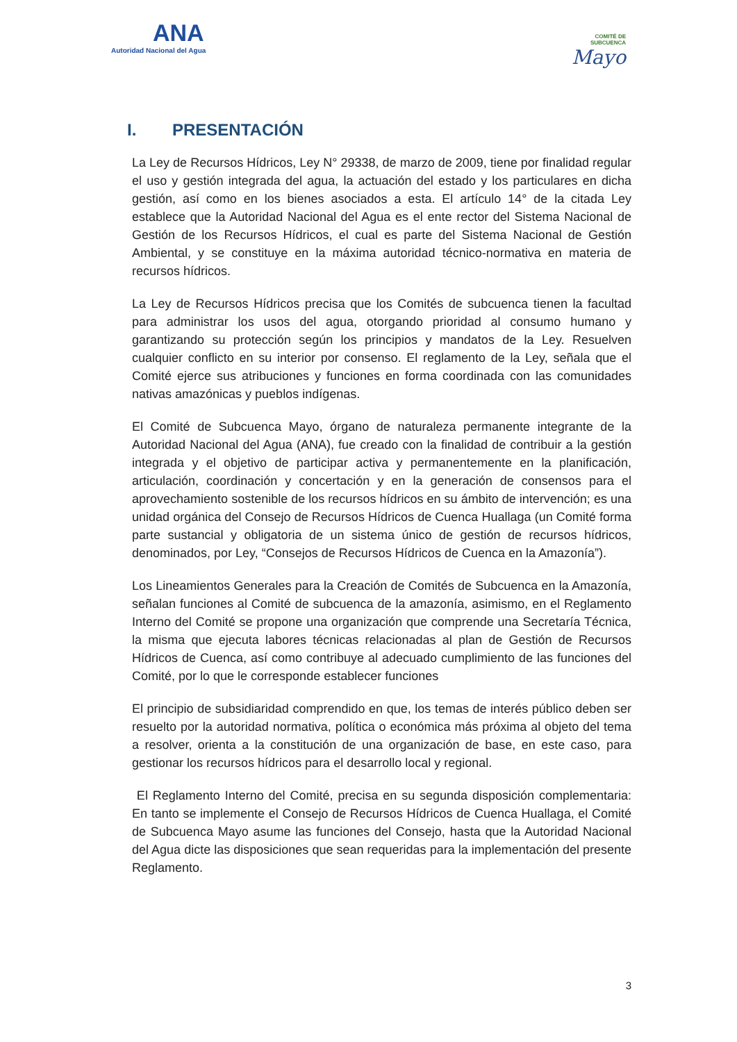ANA
Autoridad Nacional del Agua
COMITÉ DE
SUBCUENCA
Mayo
I. PRESENTACIÓN
La Ley de Recursos Hídricos, Ley N° 29338, de marzo de 2009, tiene por finalidad regular el uso y gestión integrada del agua, la actuación del estado y los particulares en dicha gestión, así como en los bienes asociados a esta. El artículo 14° de la citada Ley establece que la Autoridad Nacional del Agua es el ente rector del Sistema Nacional de Gestión de los Recursos Hídricos, el cual es parte del Sistema Nacional de Gestión Ambiental, y se constituye en la máxima autoridad técnico-normativa en materia de recursos hídricos.
La Ley de Recursos Hídricos precisa que los Comités de subcuenca tienen la facultad para administrar los usos del agua, otorgando prioridad al consumo humano y garantizando su protección según los principios y mandatos de la Ley. Resuelven cualquier conflicto en su interior por consenso. El reglamento de la Ley, señala que el Comité ejerce sus atribuciones y funciones en forma coordinada con las comunidades nativas amazónicas y pueblos indígenas.
El Comité de Subcuenca Mayo, órgano de naturaleza permanente integrante de la Autoridad Nacional del Agua (ANA), fue creado con la finalidad de contribuir a la gestión integrada y el objetivo de participar activa y permanentemente en la planificación, articulación, coordinación y concertación y en la generación de consensos para el aprovechamiento sostenible de los recursos hídricos en su ámbito de intervención; es una unidad orgánica del Consejo de Recursos Hídricos de Cuenca Huallaga (un Comité forma parte sustancial y obligatoria de un sistema único de gestión de recursos hídricos, denominados, por Ley, “Consejos de Recursos Hídricos de Cuenca en la Amazonía”).
Los Lineamientos Generales para la Creación de Comités de Subcuenca en la Amazonía, señalan funciones al Comité de subcuenca de la amazonía, asimismo, en el Reglamento Interno del Comité se propone una organización que comprende una Secretaría Técnica, la misma que ejecuta labores técnicas relacionadas al plan de Gestión de Recursos Hídricos de Cuenca, así como contribuye al adecuado cumplimiento de las funciones del Comité, por lo que le corresponde establecer funciones
El principio de subsidiaridad comprendido en que, los temas de interés público deben ser resuelto por la autoridad normativa, política o económica más próxima al objeto del tema a resolver, orienta a la constitución de una organización de base, en este caso, para gestionar los recursos hídricos para el desarrollo local y regional.
El Reglamento Interno del Comité, precisa en su segunda disposición complementaria: En tanto se implemente el Consejo de Recursos Hídricos de Cuenca Huallaga, el Comité de Subcuenca Mayo asume las funciones del Consejo, hasta que la Autoridad Nacional del Agua dicte las disposiciones que sean requeridas para la implementación del presente Reglamento.
3